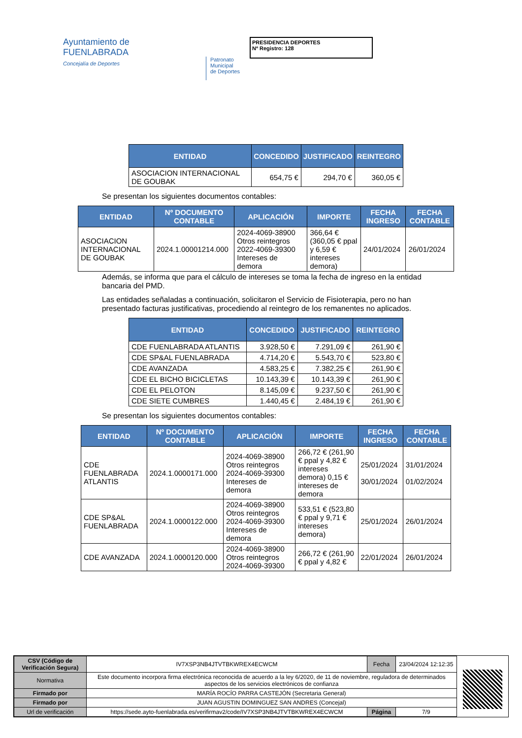Ayuntamiento de
FUENLABRADA
Concejalía de Deportes
Patronato
Municipal
de Deportes
PRESIDENCIA DEPORTES
Nº Registro: 128
| ENTIDAD | CONCEDIDO | JUSTIFICADO | REINTEGRO |
| --- | --- | --- | --- |
| ASOCIACION INTERNACIONAL DE GOUBAK | 654,75 € | 294,70 € | 360,05 € |
Se presentan los siguientes documentos contables:
| ENTIDAD | Nº DOCUMENTO CONTABLE | APLICACIÓN | IMPORTE | FECHA INGRESO | FECHA CONTABLE |
| --- | --- | --- | --- | --- | --- |
| ASOCIACION INTERNACIONAL DE GOUBAK | 2024.1.00001214.000 | 2024-4069-38900 Otros reintegros 2022-4069-39300 Intereses de demora | 366,64 € (360,05 € ppal y 6,59 € intereses demora) | 24/01/2024 | 26/01/2024 |
Además, se informa que para el cálculo de intereses se toma la fecha de ingreso en la entidad bancaria del PMD.
Las entidades señaladas a continuación, solicitaron el Servicio de Fisioterapia, pero no han presentado facturas justificativas, procediendo al reintegro de los remanentes no aplicados.
| ENTIDAD | CONCEDIDO | JUSTIFICADO | REINTEGRO |
| --- | --- | --- | --- |
| CDE FUENLABRADA ATLANTIS | 3.928,50 € | 7.291,09 € | 261,90 € |
| CDE SP&AL FUENLABRADA | 4.714,20 € | 5.543,70 € | 523,80 € |
| CDE AVANZADA | 4.583,25 € | 7.382,25 € | 261,90 € |
| CDE EL BICHO BICICLETAS | 10.143,39 € | 10.143,39 € | 261,90 € |
| CDE EL PELOTON | 8.145,09 € | 9.237,50 € | 261,90 € |
| CDE SIETE CUMBRES | 1.440,45 € | 2.484,19 € | 261,90 € |
Se presentan los siguientes documentos contables:
| ENTIDAD | Nº DOCUMENTO CONTABLE | APLICACIÓN | IMPORTE | FECHA INGRESO | FECHA CONTABLE |
| --- | --- | --- | --- | --- | --- |
| CDE FUENLABRADA ATLANTIS | 2024.1.0000171.000 | 2024-4069-38900 Otros reintegros 2024-4069-39300 Intereses de demora | 266,72 € (261,90 € ppal y 4,82 € intereses demora) 0,15 € intereses de demora | 25/01/2024 30/01/2024 | 31/01/2024 01/02/2024 |
| CDE SP&AL FUENLABRADA | 2024.1.0000122.000 | 2024-4069-38900 Otros reintegros 2024-4069-39300 Intereses de demora | 533,51 € (523,80 € ppal y 9,71 € intereses demora) | 25/01/2024 | 26/01/2024 |
| CDE AVANZADA | 2024.1.0000120.000 | 2024-4069-38900 Otros reintegros 2024-4069-39300 | 266,72 € (261,90 € ppal y 4,82 € | 22/01/2024 | 26/01/2024 |
| CSV (Código de Verificación Segura) | IV7XSP3NB4JTVTBKWREX4ECWCM | Fecha | 23/04/2024 12:12:35 |
| Normativa | Este documento incorpora firma electrónica reconocida de acuerdo a la ley 6/2020, de 11 de noviembre, reguladora de determinados aspectos de los servicios electrónicos de confianza | | |
| Firmado por | MARÍA ROCÍO PARRA CASTEJÓN (Secretaria General) | | |
| Firmado por | JUAN AGUSTIN DOMINGUEZ SAN ANDRES (Concejal) | | |
| Url de verificación | https://sede.ayto-fuenlabrada.es/verifirmav2/code/IV7XSP3NB4JTVTBKWREX4ECWCM | Página | 7/9 |